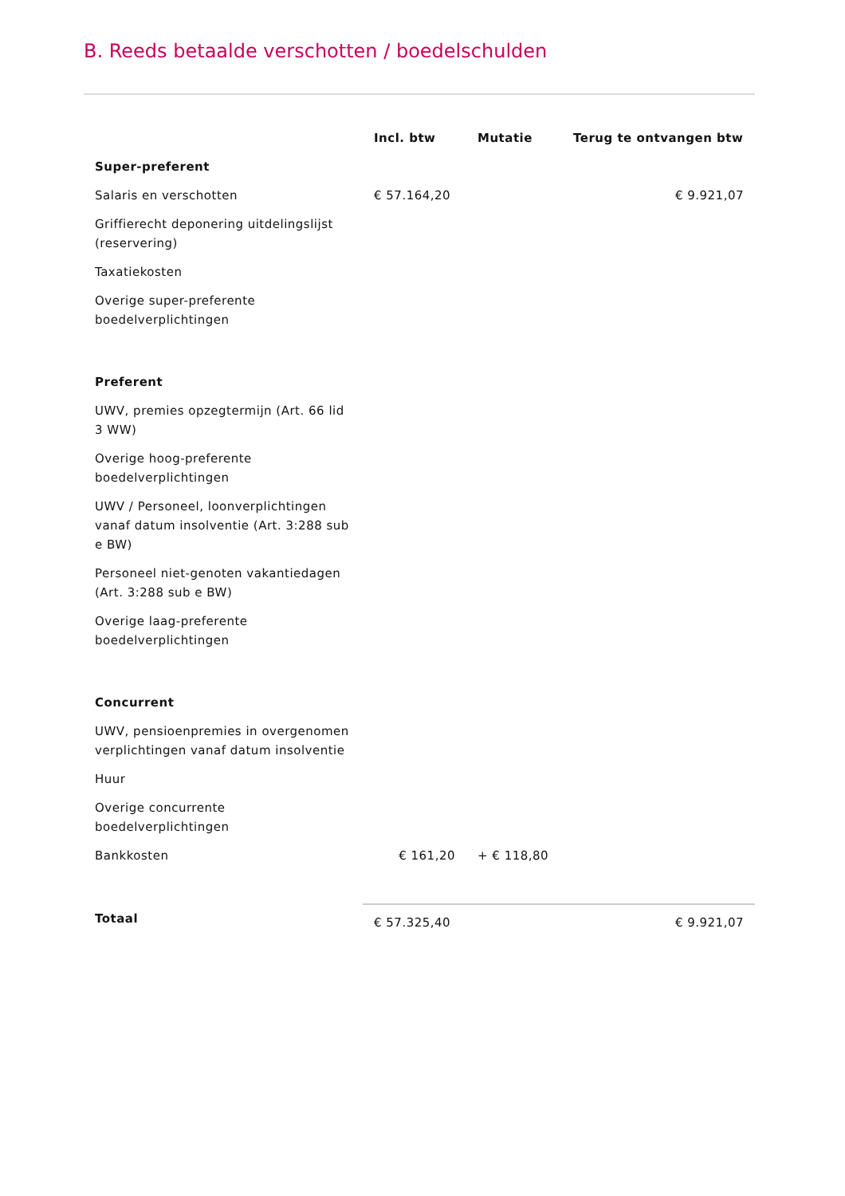B. Reeds betaalde verschotten / boedelschulden
| | Incl. btw | Mutatie | Terug te ontvangen btw |
| --- | --- | --- | --- |
| Super-preferent | | | |
| Salaris en verschotten | € 57.164,20 | | € 9.921,07 |
| Griffierecht deponering uitdelingslijst (reservering) | | | |
| Taxatiekosten | | | |
| Overige super-preferente boedelverplichtingen | | | |
| Preferent | | | |
| UWV, premies opzegtermijn (Art. 66 lid 3 WW) | | | |
| Overige hoog-preferente boedelverplichtingen | | | |
| UWV / Personeel, loonverplichtingen vanaf datum insolventie (Art. 3:288 sub e BW) | | | |
| Personeel niet-genoten vakantiedagen (Art. 3:288 sub e BW) | | | |
| Overige laag-preferente boedelverplichtingen | | | |
| Concurrent | | | |
| UWV, pensioenpremies in overgenomen verplichtingen vanaf datum insolventie | | | |
| Huur | | | |
| Overige concurrente boedelverplichtingen | | | |
| Bankkosten | € 161,20 | + € 118,80 | |
| Totaal | € 57.325,40 | | € 9.921,07 |